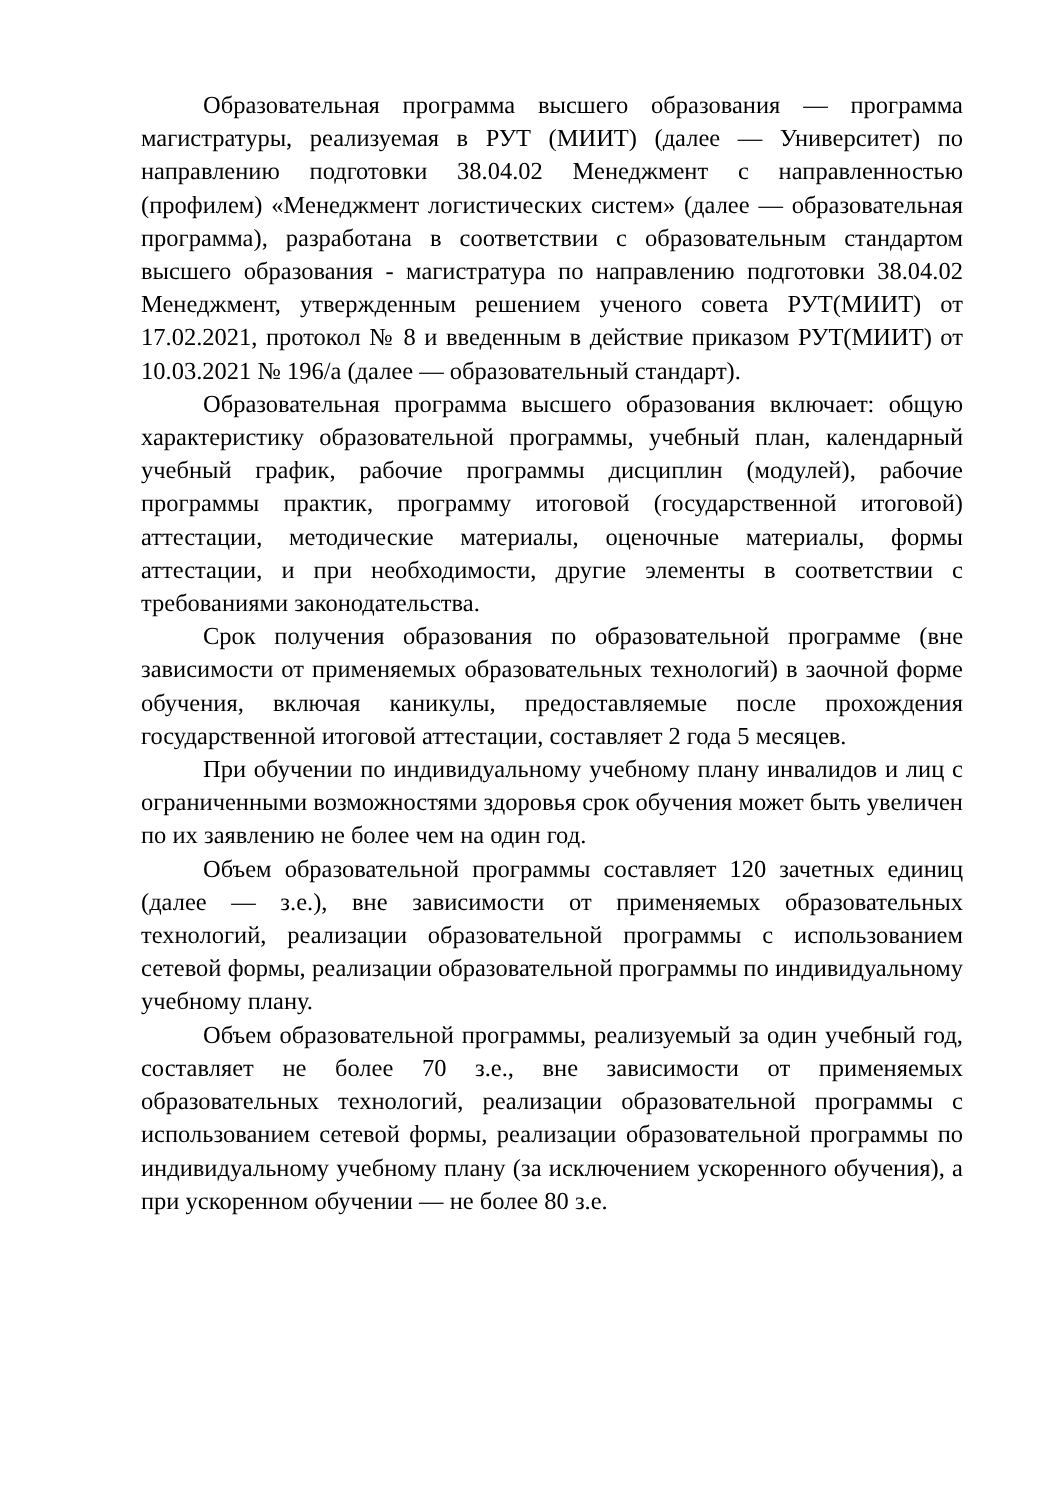Образовательная программа высшего образования — программа магистратуры, реализуемая в РУТ (МИИТ) (далее — Университет) по направлению подготовки 38.04.02 Менеджмент с направленностью (профилем) «Менеджмент логистических систем» (далее — образовательная программа), разработана в соответствии с образовательным стандартом высшего образования - магистратура по направлению подготовки 38.04.02 Менеджмент, утвержденным решением ученого совета РУТ(МИИТ) от 17.02.2021, протокол № 8 и введенным в действие приказом РУТ(МИИТ) от 10.03.2021 № 196/а (далее — образовательный стандарт).
Образовательная программа высшего образования включает: общую характеристику образовательной программы, учебный план, календарный учебный график, рабочие программы дисциплин (модулей), рабочие программы практик, программу итоговой (государственной итоговой) аттестации, методические материалы, оценочные материалы, формы аттестации, и при необходимости, другие элементы в соответствии с требованиями законодательства.
Срок получения образования по образовательной программе (вне зависимости от применяемых образовательных технологий) в заочной форме обучения, включая каникулы, предоставляемые после прохождения государственной итоговой аттестации, составляет 2 года 5 месяцев.
При обучении по индивидуальному учебному плану инвалидов и лиц с ограниченными возможностями здоровья срок обучения может быть увеличен по их заявлению не более чем на один год.
Объем образовательной программы составляет 120 зачетных единиц (далее — з.е.), вне зависимости от применяемых образовательных технологий, реализации образовательной программы с использованием сетевой формы, реализации образовательной программы по индивидуальному учебному плану.
Объем образовательной программы, реализуемый за один учебный год, составляет не более 70 з.е., вне зависимости от применяемых образовательных технологий, реализации образовательной программы с использованием сетевой формы, реализации образовательной программы по индивидуальному учебному плану (за исключением ускоренного обучения), а при ускоренном обучении — не более 80 з.е.